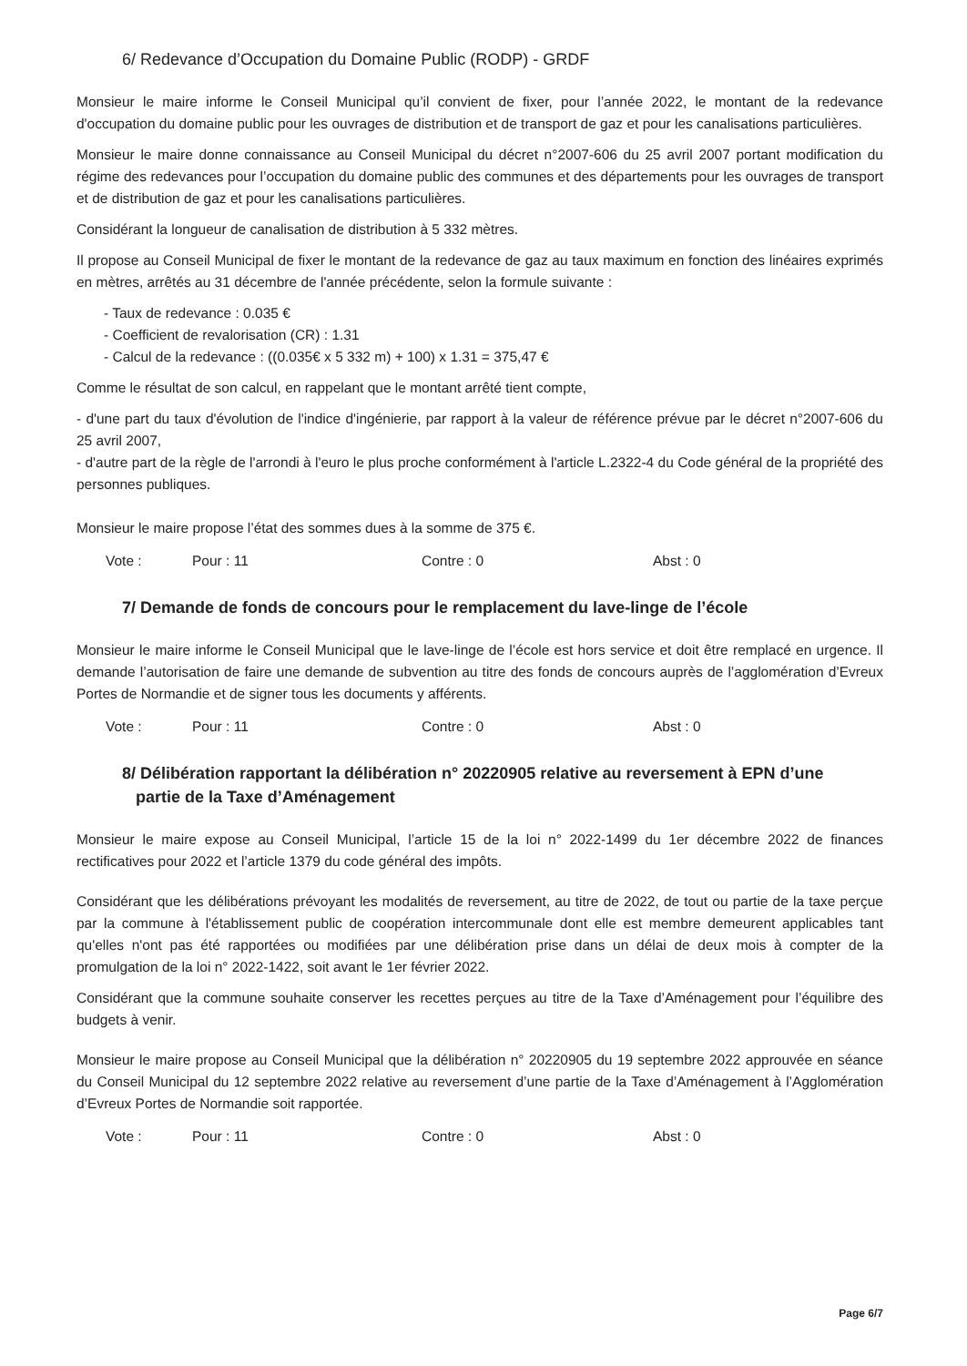6/ Redevance d’Occupation du Domaine Public (RODP) - GRDF
Monsieur le maire informe le Conseil Municipal qu’il convient de fixer, pour l’année 2022, le montant de la redevance d'occupation du domaine public pour les ouvrages de distribution et de transport de gaz et pour les canalisations particulières.
Monsieur le maire donne connaissance au Conseil Municipal du décret n°2007-606 du 25 avril 2007 portant modification du régime des redevances pour l’occupation du domaine public des communes et des départements pour les ouvrages de transport et de distribution de gaz et pour les canalisations particulières.
Considérant la longueur de canalisation de distribution à 5 332 mètres.
Il propose au Conseil Municipal de fixer le montant de la redevance de gaz au taux maximum en fonction des linéaires exprimés en mètres, arrêtés au 31 décembre de l'année précédente, selon la formule suivante :
- Taux de redevance : 0.035 €
- Coefficient de revalorisation (CR) : 1.31
- Calcul de la redevance : ((0.035€ x 5 332 m) + 100) x 1.31 = 375,47 €
Comme le résultat de son calcul, en rappelant que le montant arrêté tient compte,
- d'une part du taux d'évolution de l'indice d'ingénierie, par rapport à la valeur de référence prévue par le décret n°2007-606 du 25 avril 2007,
- d'autre part de la règle de l'arrondi à l'euro le plus proche conformément à l'article L.2322-4 du Code général de la propriété des personnes publiques.
Monsieur le maire propose l’état des sommes dues à la somme de 375 €.
Vote : Pour : 11 Contre : 0 Abst : 0
7/ Demande de fonds de concours pour le remplacement du lave-linge de l’école
Monsieur le maire informe le Conseil Municipal que le lave-linge de l’école est hors service et doit être remplacé en urgence. Il demande l’autorisation de faire une demande de subvention au titre des fonds de concours auprès de l’agglomération d’Evreux Portes de Normandie et de signer tous les documents y afférents.
Vote : Pour : 11 Contre : 0 Abst : 0
8/ Délibération rapportant la délibération n° 20220905 relative au reversement à EPN d’une
partie de la Taxe d’Aménagement
Monsieur le maire expose au Conseil Municipal, l’article 15 de la loi n° 2022-1499 du 1er décembre 2022 de finances rectificatives pour 2022 et l’article 1379 du code général des impôts.
Considérant que les délibérations prévoyant les modalités de reversement, au titre de 2022, de tout ou partie de la taxe perçue par la commune à l'établissement public de coopération intercommunale dont elle est membre demeurent applicables tant qu'elles n'ont pas été rapportées ou modifiées par une délibération prise dans un délai de deux mois à compter de la promulgation de la loi n° 2022-1422, soit avant le 1er février 2022.
Considérant que la commune souhaite conserver les recettes perçues au titre de la Taxe d’Aménagement pour l’équilibre des budgets à venir.
Monsieur le maire propose au Conseil Municipal que la délibération n° 20220905 du 19 septembre 2022 approuvée en séance du Conseil Municipal du 12 septembre 2022 relative au reversement d’une partie de la Taxe d’Aménagement à l’Agglomération d’Evreux Portes de Normandie soit rapportée.
Vote : Pour : 11 Contre : 0 Abst : 0
Page 6/7